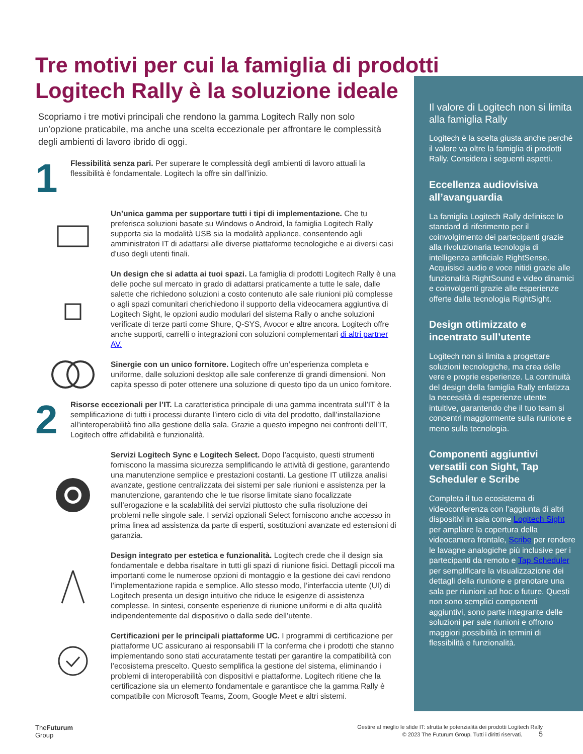Tre motivi per cui la famiglia di prodotti Logitech Rally è la soluzione ideale
Scopriamo i tre motivi principali che rendono la gamma Logitech Rally non solo un’opzione praticabile, ma anche una scelta eccezionale per affrontare le complessità degli ambienti di lavoro ibrido di oggi.
1
Flessibilità senza pari. Per superare le complessità degli ambienti di lavoro attuali la flessibilità è fondamentale. Logitech la offre sin dall’inizio.
Un’unica gamma per supportare tutti i tipi di implementazione. Che tu preferisca soluzioni basate su Windows o Android, la famiglia Logitech Rally supporta sia la modalità USB sia la modalità appliance, consentendo agli amministratori IT di adattarsi alle diverse piattaforme tecnologiche e ai diversi casi d’uso degli utenti finali.
Un design che si adatta ai tuoi spazi. La famiglia di prodotti Logitech Rally è una delle poche sul mercato in grado di adattarsi praticamente a tutte le sale, dalle salette che richiedono soluzioni a costo contenuto alle sale riunioni più complesse o agli spazi comunitari cherichiedono il supporto della videocamera aggiuntiva di Logitech Sight, le opzioni audio modulari del sistema Rally o anche soluzioni verificate di terze parti come Shure, Q-SYS, Avocor e altre ancora. Logitech offre anche supporti, carrelli o integrazioni con soluzioni complementari di altri partner AV.
Sinergie con un unico fornitore. Logitech offre un’esperienza completa e uniforme, dalle soluzioni desktop alle sale conferenze di grandi dimensioni. Non capita spesso di poter ottenere una soluzione di questo tipo da un unico fornitore.
2
Risorse eccezionali per l’IT. La caratteristica principale di una gamma incentrata sull’IT è la semplificazione di tutti i processi durante l’intero ciclo di vita del prodotto, dall’installazione all’interoperabilità fino alla gestione della sala. Grazie a questo impegno nei confronti dell’IT, Logitech offre affidabilità e funzionalità.
Servizi Logitech Sync e Logitech Select. Dopo l’acquisto, questi strumenti forniscono la massima sicurezza semplificando le attività di gestione, garantendo una manutenzione semplice e prestazioni costanti. La gestione IT utilizza analisi avanzate, gestione centralizzata dei sistemi per sale riunioni e assistenza per la manutenzione, garantendo che le tue risorse limitate siano focalizzate sull’erogazione e la scalabilità dei servizi piuttosto che sulla risoluzione dei problemi nelle singole sale. I servizi opzionali Select forniscono anche accesso in prima linea ad assistenza da parte di esperti, sostituzioni avanzate ed estensioni di garanzia.
Design integrato per estetica e funzionalità. Logitech crede che il design sia fondamentale e debba risaltare in tutti gli spazi di riunione fisici. Dettagli piccoli ma importanti come le numerose opzioni di montaggio e la gestione dei cavi rendono l’implementazione rapida e semplice. Allo stesso modo, l’interfaccia utente (UI) di Logitech presenta un design intuitivo che riduce le esigenze di assistenza complesse. In sintesi, consente esperienze di riunione uniformi e di alta qualità indipendentemente dal dispositivo o dalla sede dell’utente.
Certificazioni per le principali piattaforme UC. I programmi di certificazione per piattaforme UC assicurano ai responsabili IT la conferma che i prodotti che stanno implementando sono stati accuratamente testati per garantire la compatibilità con l’ecosistema prescelto. Questo semplifica la gestione del sistema, eliminando i problemi di interoperabilità con dispositivi e piattaforme. Logitech ritiene che la certificazione sia un elemento fondamentale e garantisce che la gamma Rally è compatibile con Microsoft Teams, Zoom, Google Meet e altri sistemi.
Il valore di Logitech non si limita alla famiglia Rally
Logitech è la scelta giusta anche perché il valore va oltre la famiglia di prodotti Rally. Considera i seguenti aspetti.
Eccellenza audiovisiva all’avanguardia
La famiglia Logitech Rally definisce lo standard di riferimento per il coinvolgimento dei partecipanti grazie alla rivoluzionaria tecnologia di intelligenza artificiale RightSense. Acquisisci audio e voce nitidi grazie alle funzionalità RightSound e video dinamici e coinvolgenti grazie alle esperienze offerte dalla tecnologia RightSight.
Design ottimizzato e incentrato sull’utente
Logitech non si limita a progettare soluzioni tecnologiche, ma crea delle vere e proprie esperienze. La continuità del design della famiglia Rally enfatizza la necessità di esperienze utente intuitive, garantendo che il tuo team si concentri maggiormente sulla riunione e meno sulla tecnologia.
Componenti aggiuntivi versatili con Sight, Tap Scheduler e Scribe
Completa il tuo ecosistema di videoconferenza con l’aggiunta di altri dispositivi in sala come Logitech Sight per ampliare la copertura della videocamera frontale, Scribe per rendere le lavagne analogiche più inclusive per i partecipanti da remoto e Tap Scheduler per semplificare la visualizzazione dei dettagli della riunione e prenotare una sala per riunioni ad hoc o future. Questi non sono semplici componenti aggiuntivi, sono parte integrante delle soluzioni per sale riunioni e offrono maggiori possibilità in termini di flessibilità e funzionalità.
The Futurum
Group
Gestire al meglio le sfide IT: sfrutta le potenzialità dei prodotti Logitech Rally
© 2023 The Futurum Group. Tutti i diritti riservati. 5